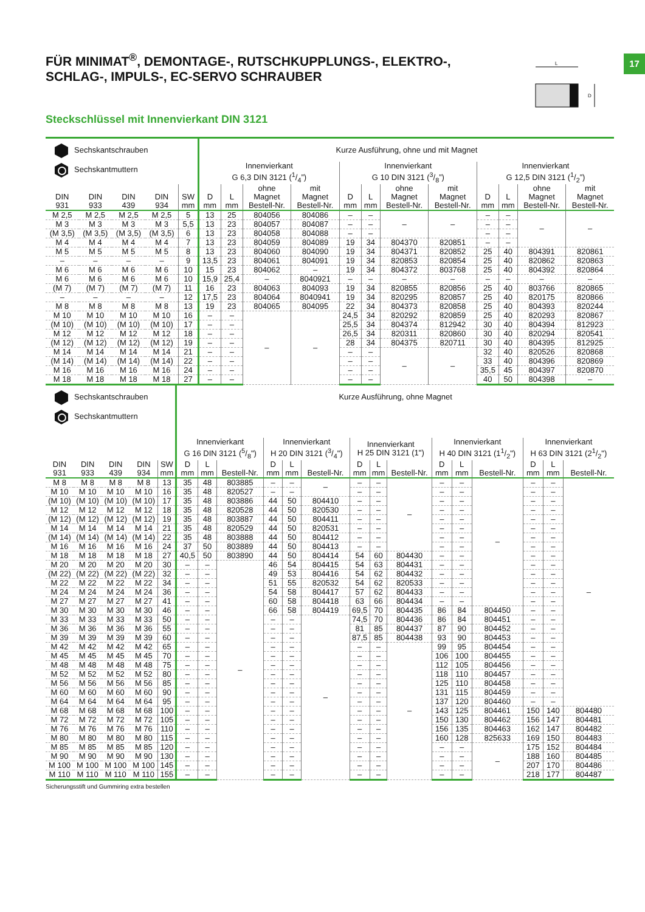17
L
D
FÜR MINIMAT<sup>®</sup>, DEMONTAGE-, RUTSCHKUPPLUNGS-, ELEKTRO-, SCHLAG-, IMPULS-, EC-SERVO SCHRAUBER
Steckschlüssel mit Innenvierkant DIN 3121
| Sechskantschrauben Sechskantmuttern | | | | | Kurze Ausführung, ohne und mit Magnet | | | | | | | | | | | |
| --- | --- | --- | --- | --- | --- | --- | --- | --- | --- | --- | --- | --- | --- | --- | --- | --- |
| | | | | | Innenvierkant G 6,3 DIN 3121 (1/4”) | | | | Innenvierkant G 10 DIN 3121 (3/8”) | | | | Innenvierkant G 12,5 DIN 3121 (1/2”) | | | |
| DIN 931 | DIN 933 | DIN 439 | DIN 934 | SW mm | D mm | L mm | ohne Magnet Bestell-Nr. | mit Magnet Bestell-Nr. | D mm | L mm | ohne Magnet Bestell-Nr. | mit Magnet Bestell-Nr. | D mm | L mm | ohne Magnet Bestell-Nr. | mit Magnet Bestell-Nr. |
| M 2,5 | M 2,5 | M 2,5 | M 2,5 | 5 | 13 | 25 | 804056 | 804086 | – | – | – | – | – | – | – | – |
| M 3 | M 3 | M 3 | M 3 | 5,5 | 13 | 23 | 804057 | 804087 | – | – | | | – | – | | |
| (M 3,5) | (M 3,5) | (M 3,5) | (M 3,5) | 6 | 13 | 23 | 804058 | 804088 | – | – | | | – | – | | |
| M 4 | M 4 | M 4 | M 4 | 7 | 13 | 23 | 804059 | 804089 | 19 | 34 | 804370 | 820851 | – | – | | |
| M 5 | M 5 | M 5 | M 5 | 8 | 13 | 23 | 804060 | 804090 | 19 | 34 | 804371 | 820852 | 25 | 40 | 804391 | 820861 |
| – | – | – | – | 9 | 13,5 | 23 | 804061 | 804091 | 19 | 34 | 820853 | 820854 | 25 | 40 | 820862 | 820863 |
| M 6 | M 6 | M 6 | M 6 | 10 | 15 | 23 | 804062 | – | 19 | 34 | 804372 | 803768 | 25 | 40 | 804392 | 820864 |
| M 6 | M 6 | M 6 | M 6 | 10 | 15,9 | 25,4 | – | 8040921 | – | – | – | – | – | – | – | – |
| (M 7) | (M 7) | (M 7) | (M 7) | 11 | 16 | 23 | 804063 | 804093 | 19 | 34 | 820855 | 820856 | 25 | 40 | 803766 | 820865 |
| – | – | – | – | 12 | 17,5 | 23 | 804064 | 8040941 | 19 | 34 | 820295 | 820857 | 25 | 40 | 820175 | 820866 |
| M 8 | M 8 | M 8 | M 8 | 13 | 19 | 23 | 804065 | 804095 | 22 | 34 | 804373 | 820858 | 25 | 40 | 804393 | 820244 |
| M 10 | M 10 | M 10 | M 10 | 16 | – | – | – | – | 24,5 | 34 | 820292 | 820859 | 25 | 40 | 820293 | 820867 |
| (M 10) | (M 10) | (M 10) | (M 10) | 17 | – | – | | | 25,5 | 34 | 804374 | 812942 | 30 | 40 | 804394 | 812923 |
| M 12 | M 12 | M 12 | M 12 | 18 | – | – | | | 26,5 | 34 | 820311 | 820860 | 30 | 40 | 820294 | 820541 |
| (M 12) | (M 12) | (M 12) | (M 12) | 19 | – | – | | | 28 | 34 | 804375 | 820711 | 30 | 40 | 804395 | 812925 |
| M 14 | M 14 | M 14 | M 14 | 21 | – | – | | | – | – | – | – | 32 | 40 | 820526 | 820868 |
| (M 14) | (M 14) | (M 14) | (M 14) | 22 | – | – | | | – | – | | | 33 | 40 | 804396 | 820869 |
| M 16 | M 16 | M 16 | M 16 | 24 | – | – | | | – | – | | | 35,5 | 45 | 804397 | 820870 |
| M 18 | M 18 | M 18 | M 18 | 27 | – | – | | | – | – | | | 40 | 50 | 804398 | – |
| Sechskantschrauben Sechskantmuttern | | | | | Kurze Ausführung, ohne Magnet | | | | | | | | | | | | | | |
| --- | --- | --- | --- | --- | --- | --- | --- | --- | --- | --- | --- | --- | --- | --- | --- | --- | --- | --- | --- |
| | | | | | Innenvierkant G 16 DIN 3121 (5/8") | | | Innenvierkant H 20 DIN 3121 (3/4") | | | Innenvierkant H 25 DIN 3121 (1") | | | Innenvierkant H 40 DIN 3121 (11/2") | | | Innenvierkant H 63 DIN 3121 (21/2") | | |
| DIN 931 | DIN 933 | DIN 439 | DIN 934 | SW mm | D mm | L mm | Bestell-Nr. | D mm | L mm | Bestell-Nr. | D mm | L mm | Bestell-Nr. | D mm | L mm | Bestell-Nr. | D mm | L mm | Bestell-Nr. |
| M 8 | M 8 | M 8 | M 8 | 13 | 35 | 48 | 803885 | – | – | – | – | – | – | – | – | – | – | – | – |
| M 10 | M 10 | M 10 | M 10 | 16 | 35 | 48 | 820527 | – | – | | – | – | | – | – | | – | – | |
| (M 10) | (M 10) | (M 10) | (M 10) | 17 | 35 | 48 | 803886 | 44 | 50 | 804410 | – | – | | – | – | | – | – | |
| M 12 | M 12 | M 12 | M 12 | 18 | 35 | 48 | 820528 | 44 | 50 | 820530 | – | – | | – | – | | – | – | |
| (M 12) | (M 12) | (M 12) | (M 12) | 19 | 35 | 48 | 803887 | 44 | 50 | 804411 | – | – | | – | – | | – | – | |
| M 14 | M 14 | M 14 | M 14 | 21 | 35 | 48 | 820529 | 44 | 50 | 820531 | – | – | | – | – | | – | – | |
| (M 14) | (M 14) | (M 14) | (M 14) | 22 | 35 | 48 | 803888 | 44 | 50 | 804412 | – | – | | – | – | | – | – | |
| M 16 | M 16 | M 16 | M 16 | 24 | 37 | 50 | 803889 | 44 | 50 | 804413 | – | – | | – | – | | – | – | |
| M 18 | M 18 | M 18 | M 18 | 27 | 40,5 | 50 | 803890 | 44 | 50 | 804414 | 54 | 60 | 804430 | – | – | | – | – | |
| M 20 | M 20 | M 20 | M 20 | 30 | – | – | – | 46 | 54 | 804415 | 54 | 63 | 804431 | – | – | | – | – | |
| (M 22) | (M 22) | (M 22) | (M 22) | 32 | – | – | | 49 | 53 | 804416 | 54 | 62 | 804432 | – | – | | – | – | |
| M 22 | M 22 | M 22 | M 22 | 34 | – | – | | 51 | 55 | 820532 | 54 | 62 | 820533 | – | – | | – | – | |
| M 24 | M 24 | M 24 | M 24 | 36 | – | – | | 54 | 58 | 804417 | 57 | 62 | 804433 | – | – | | – | – | |
| M 27 | M 27 | M 27 | M 27 | 41 | – | – | | 60 | 58 | 804418 | 63 | 66 | 804434 | – | – | | – | – | |
| M 30 | M 30 | M 30 | M 30 | 46 | – | – | | 66 | 58 | 804419 | 69,5 | 70 | 804435 | 86 | 84 | 804450 | – | – | |
| M 33 | M 33 | M 33 | M 33 | 50 | – | – | | – | – | – | 74,5 | 70 | 804436 | 86 | 84 | 804451 | – | – | |
| M 36 | M 36 | M 36 | M 36 | 55 | – | – | | – | – | | 81 | 85 | 804437 | 87 | 90 | 804452 | – | – | |
| M 39 | M 39 | M 39 | M 39 | 60 | – | – | | – | – | | 87,5 | 85 | 804438 | 93 | 90 | 804453 | – | – | |
| M 42 | M 42 | M 42 | M 42 | 65 | – | – | | – | – | | – | – | – | 99 | 95 | 804454 | – | – | |
| M 45 | M 45 | M 45 | M 45 | 70 | – | – | | – | – | | – | – | | 106 | 100 | 804455 | – | – | |
| M 48 | M 48 | M 48 | M 48 | 75 | – | – | | – | – | | – | – | | 112 | 105 | 804456 | – | – | |
| M 52 | M 52 | M 52 | M 52 | 80 | – | – | | – | – | | – | – | | 118 | 110 | 804457 | – | – | |
| M 56 | M 56 | M 56 | M 56 | 85 | – | – | | – | – | | – | – | | 125 | 110 | 804458 | – | – | |
| M 60 | M 60 | M 60 | M 60 | 90 | – | – | | – | – | | – | – | | 131 | 115 | 804459 | – | – | |
| M 64 | M 64 | M 64 | M 64 | 95 | – | – | | – | – | | – | – | | 137 | 120 | 804460 | – | – | |
| M 68 | M 68 | M 68 | M 68 | 100 | – | – | | – | – | | – | – | | 143 | 125 | 804461 | 150 | 140 | 804480 |
| M 72 | M 72 | M 72 | M 72 | 105 | – | – | | – | – | | – | – | | 150 | 130 | 804462 | 156 | 147 | 804481 |
| M 76 | M 76 | M 76 | M 76 | 110 | – | – | | – | – | | – | – | | 156 | 135 | 804463 | 162 | 147 | 804482 |
| M 80 | M 80 | M 80 | M 80 | 115 | – | – | | – | – | | – | – | | 160 | 128 | 825633 | 169 | 150 | 804483 |
| M 85 | M 85 | M 85 | M 85 | 120 | – | – | | – | – | | – | – | | – | – | – | 175 | 152 | 804484 |
| M 90 | M 90 | M 90 | M 90 | 130 | – | – | | – | – | | – | – | | – | – | | 188 | 160 | 804485 |
| M 100 | M 100 | M 100 | M 100 | 145 | – | – | | – | – | | – | – | | – | – | | 207 | 170 | 804486 |
| M 110 | M 110 | M 110 | M 110 | 155 | – | – | | – | – | | – | – | | – | – | | 218 | 177 | 804487 |
Sicherungsstift und Gummiring extra bestellen